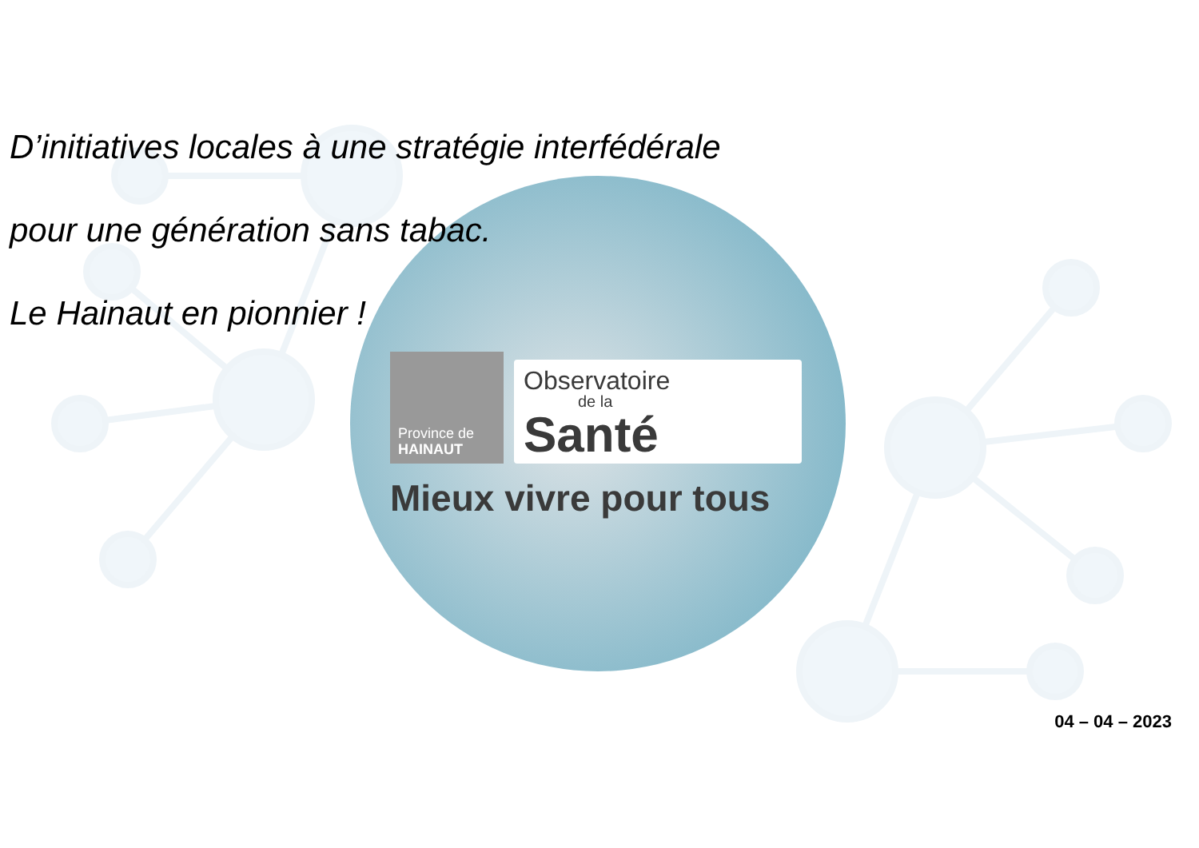D’initiatives locales à une stratégie interfédérale
pour une génération sans tabac.
Le Hainaut en pionnier !
Province de
HAINAUT
Observatoire
de la
Santé
Mieux vivre pour tous
04 – 04 – 2023